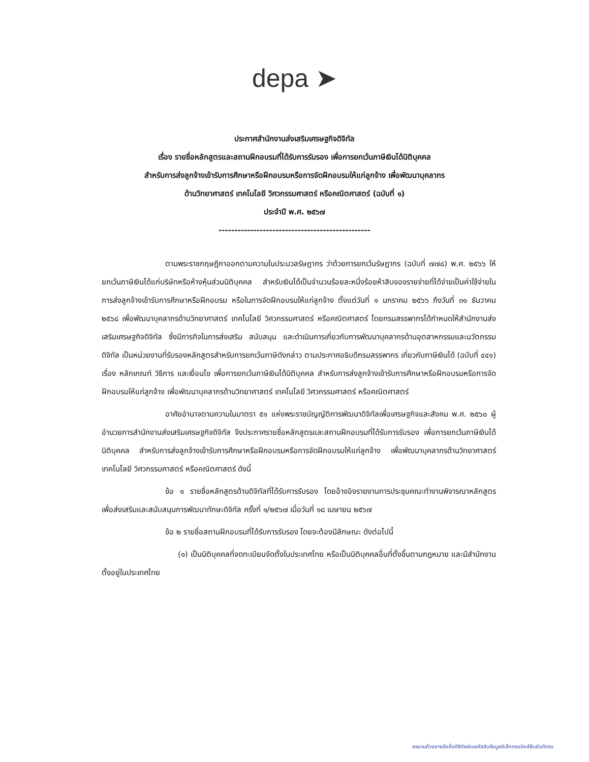depa ➤
ประกาศสำนักงานส่งเสริมเศรษฐกิจดิจิทัล
เรื่อง รายชื่อหลักสูตรและสถานฝึกอบรมที่ได้รับการรับรอง เพื่อการยกเว้นภาษีเงินได้นิติบุคคล
สำหรับการส่งลูกจ้างเข้ารับการศึกษาหรือฝึกอบรมหรือการจัดฝึกอบรมให้แก่ลูกจ้าง เพื่อพัฒนาบุคลากร
ด้านวิทยาศาสตร์ เทคโนโลยี วิศวกรรมศาสตร์ หรือคณิตศาสตร์ (ฉบับที่ ๑)
ประจำปี พ.ศ. ๒๕๖๗
------------------------------------------------
ตามพระราชกฤษฎีกาออกตามความในประมวลรัษฎากร ว่าด้วยการยกเว้นรัษฎากร (ฉบับที่ ๗๗๘) พ.ศ. ๒๕๖๖ ให้ยกเว้นภาษีเงินได้แก่บริษัทหรือห้างหุ้นส่วนนิติบุคคล สำหรับเงินได้เป็นจำนวนร้อยละหนึ่งร้อยห้าสิบของรายจ่ายที่ได้จ่ายเป็นค่าใช้จ่ายในการส่งลูกจ้างเข้ารับการศึกษาหรือฝึกอบรม หรือในการจัดฝึกอบรมให้แก่ลูกจ้าง ตั้งแต่วันที่ ๑ มกราคม ๒๕๖๖ ถึงวันที่ ๓๑ ธันวาคม ๒๕๖๘ เพื่อพัฒนาบุคลากรด้านวิทยาศาสตร์ เทคโนโลยี วิศวกรรมศาสตร์ หรือคณิตศาสตร์ โดยกรมสรรพากรได้กำหนดให้สำนักงานส่งเสริมเศรษฐกิจดิจิทัล ซึ่งมีภารกิจในการส่งเสริม สนับสนุน และดำเนินการเกี่ยวกับการพัฒนาบุคลากรด้านอุตสาหกรรมและนวัตกรรมดิจิทัล เป็นหน่วยงานที่รับรองหลักสูตรสำหรับการยกเว้นภาษีดังกล่าว ตามประกาศอธิบดีกรมสรรพากร เกี่ยวกับภาษีเงินได้ (ฉบับที่ ๔๔๑) เรื่อง หลักเกณฑ์ วิธีการ และเงื่อนไข เพื่อการยกเว้นภาษีเงินได้นิติบุคคล สำหรับการส่งลูกจ้างเข้ารับการศึกษาหรือฝึกอบรมหรือการจัดฝึกอบรมให้แก่ลูกจ้าง เพื่อพัฒนาบุคลากรด้านวิทยาศาสตร์ เทคโนโลยี วิศวกรรมศาสตร์ หรือคณิตศาสตร์
อาศัยอำนาจตามความในมาตรา ๕๑ แห่งพระราชบัญญัติการพัฒนาดิจิทัลเพื่อเศรษฐกิจและสังคม พ.ศ. ๒๕๖๐ ผู้อำนวยการสำนักงานส่งเสริมเศรษฐกิจดิจิทัล จึงประกาศรายชื่อหลักสูตรและสถานฝึกอบรมที่ได้รับการรับรอง เพื่อการยกเว้นภาษีเงินได้นิติบุคคล สำหรับการส่งลูกจ้างเข้ารับการศึกษาหรือฝึกอบรมหรือการจัดฝึกอบรมให้แก่ลูกจ้าง เพื่อพัฒนาบุคลากรด้านวิทยาศาสตร์ เทคโนโลยี วิศวกรรมศาสตร์ หรือคณิตศาสตร์ ดังนี้
ข้อ ๑ รายชื่อหลักสูตรด้านดิจิทัลที่ได้รับการรับรอง โดยอ้างอิงรายงานการประชุมคณะทำงานพิจารณาหลักสูตรเพื่อส่งเสริมและสนับสนุนการพัฒนาทักษะดิจิทัล ครั้งที่ ๑/๒๕๖๗ เมื่อวันที่ ๑๘ เมษายน ๒๕๖๗
ข้อ ๒ รายชื่อสถานฝึกอบรมที่ได้รับการรับรอง โดยจะต้องมีลักษณะ ดังต่อไปนี้
(๑) เป็นนิติบุคคลที่จดทะเบียนจัดตั้งในประเทศไทย หรือเป็นนิติบุคคลอื่นที่ตั้งขึ้นตามกฎหมาย และมีสำนักงานตั้งอยู่ในประเทศไทย
ลงนามด้วยลายมือชื่อดิจิทัลผ่านรหัสลับข้อมูลอิเล็กทรอนิกส์ยืนยันตัวตน